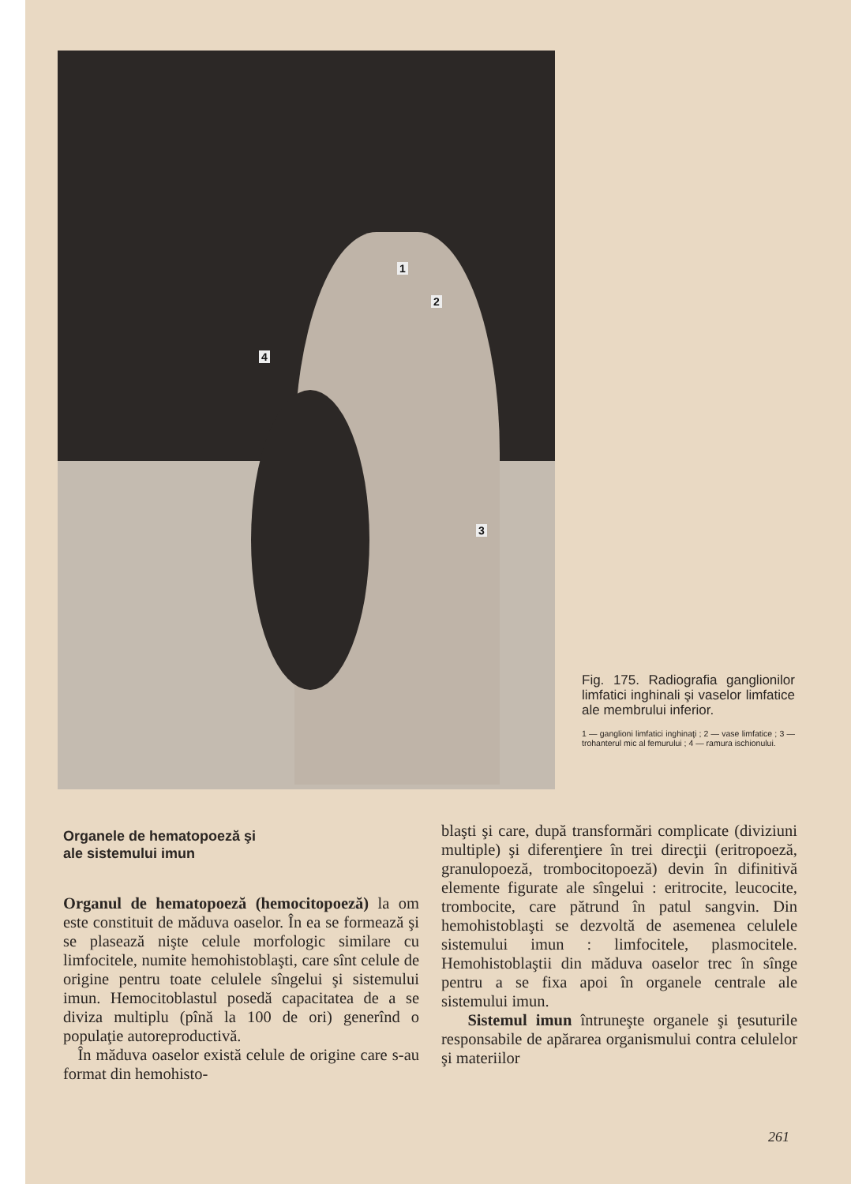1
2
3
4
Fig. 175. Radiografia ganglionilor limfatici inghinali şi vaselor limfatice ale membrului inferior.
1 — ganglioni limfatici inghinaţi ; 2 — vase limfatice ; 3 — trohanterul mic al femurului ; 4 — ramura ischionului.
Organele de hematopoeză şi
ale sistemului imun
Organul de hematopoeză (hemocitopoeză) la om este constituit de măduva oaselor. În ea se formează şi se plasează nişte celule morfologic similare cu limfocitele, numite hemohistoblaşti, care sînt celule de origine pentru toate celulele sîngelui şi sistemului imun. Hemocitoblastul posedă capacitatea de a se diviza multiplu (pînă la 100 de ori) generînd o populaţie autoreproductivă.
În măduva oaselor există celule de origine care s-au format din hemohisto-
blaşti şi care, după transformări complicate (diviziuni multiple) şi diferenţiere în trei direcţii (eritropoeză, granulopoeză, trombocitopoeză) devin în difinitivă elemente figurate ale sîngelui : eritrocite, leucocite, trombocite, care pătrund în patul sangvin. Din hemohistoblaşti se dezvoltă de asemenea celulele sistemului imun : limfocitele, plasmocitele. Hemohistoblaştii din măduva oaselor trec în sînge pentru a se fixa apoi în organele centrale ale sistemului imun.
Sistemul imun întruneşte organele şi ţesuturile responsabile de apărarea organismului contra celulelor şi materiilor
261